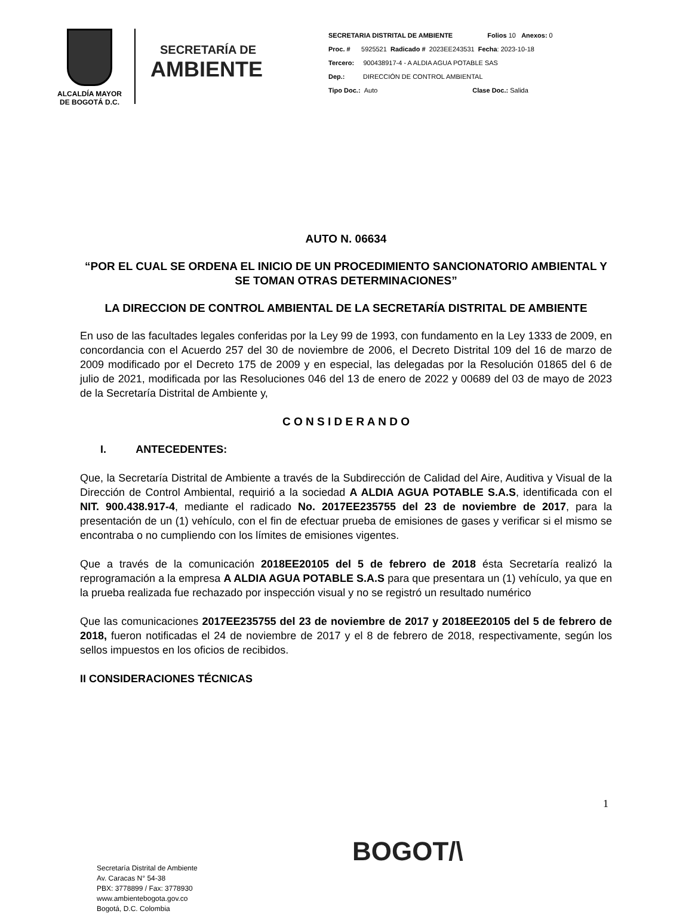ALCALDÍA MAYOR
DE BOGOTÁ D.C.
SECRETARÍA DE
AMBIENTE
SECRETARIA DISTRITAL DE AMBIENTE Folios 10 Anexos: 0
Proc. # 5925521 Radicado # 2023EE243531 Fecha: 2023-10-18
Tercero: 900438917-4 - A ALDIA AGUA POTABLE SAS
Dep.: DIRECCIÓN DE CONTROL AMBIENTAL
Tipo Doc.: Auto Clase Doc.: Salida
AUTO N. 06634
“POR EL CUAL SE ORDENA EL INICIO DE UN PROCEDIMIENTO SANCIONATORIO AMBIENTAL Y SE TOMAN OTRAS DETERMINACIONES”
LA DIRECCION DE CONTROL AMBIENTAL DE LA SECRETARÍA DISTRITAL DE AMBIENTE
En uso de las facultades legales conferidas por la Ley 99 de 1993, con fundamento en la Ley 1333 de 2009, en concordancia con el Acuerdo 257 del 30 de noviembre de 2006, el Decreto Distrital 109 del 16 de marzo de 2009 modificado por el Decreto 175 de 2009 y en especial, las delegadas por la Resolución 01865 del 6 de julio de 2021, modificada por las Resoluciones 046 del 13 de enero de 2022 y 00689 del 03 de mayo de 2023 de la Secretaría Distrital de Ambiente y,
C O N S I D E R A N D O
I. ANTECEDENTES:
Que, la Secretaría Distrital de Ambiente a través de la Subdirección de Calidad del Aire, Auditiva y Visual de la Dirección de Control Ambiental, requirió a la sociedad A ALDIA AGUA POTABLE S.A.S, identificada con el NIT. 900.438.917-4, mediante el radicado No. 2017EE235755 del 23 de noviembre de 2017, para la presentación de un (1) vehículo, con el fin de efectuar prueba de emisiones de gases y verificar si el mismo se encontraba o no cumpliendo con los límites de emisiones vigentes.
Que a través de la comunicación 2018EE20105 del 5 de febrero de 2018 ésta Secretaría realizó la reprogramación a la empresa A ALDIA AGUA POTABLE S.A.S para que presentara un (1) vehículo, ya que en la prueba realizada fue rechazado por inspección visual y no se registró un resultado numérico
Que las comunicaciones 2017EE235755 del 23 de noviembre de 2017 y 2018EE20105 del 5 de febrero de 2018, fueron notificadas el 24 de noviembre de 2017 y el 8 de febrero de 2018, respectivamente, según los sellos impuestos en los oficios de recibidos.
II CONSIDERACIONES TÉCNICAS
1
Secretaría Distrital de Ambiente
Av. Caracas N° 54-38
PBX: 3778899 / Fax: 3778930
www.ambientebogota.gov.co
Bogotá, D.C. Colombia
BOGOT/\